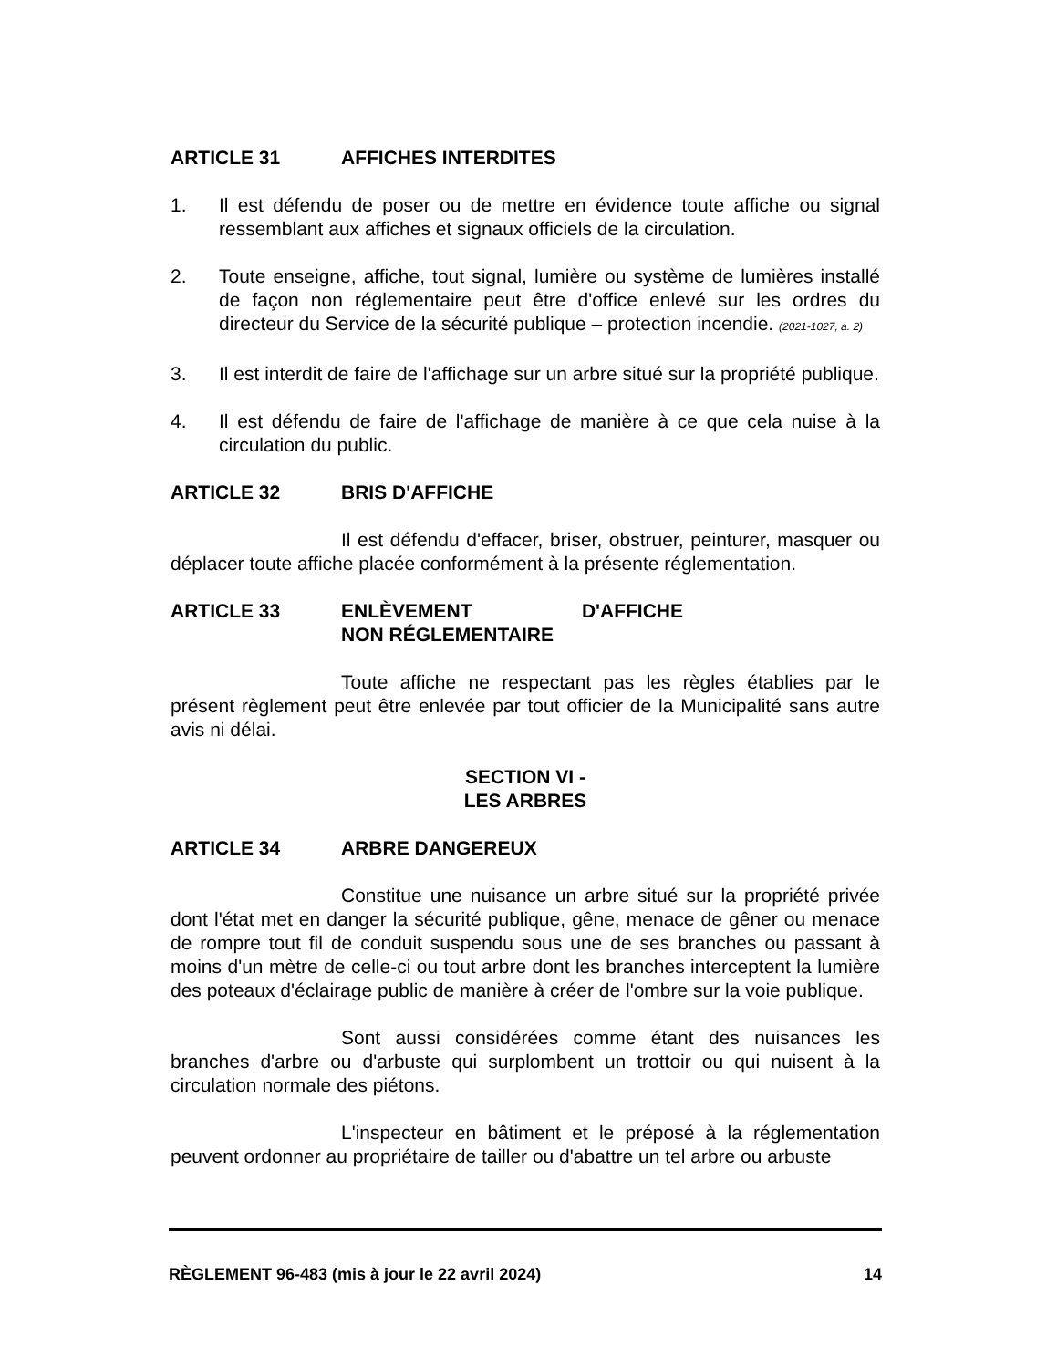ARTICLE 31 AFFICHES INTERDITES
1. Il est défendu de poser ou de mettre en évidence toute affiche ou signal ressemblant aux affiches et signaux officiels de la circulation.
2. Toute enseigne, affiche, tout signal, lumière ou système de lumières installé de façon non réglementaire peut être d'office enlevé sur les ordres du directeur du Service de la sécurité publique – protection incendie. (2021-1027, a. 2)
3. Il est interdit de faire de l'affichage sur un arbre situé sur la propriété publique.
4. Il est défendu de faire de l'affichage de manière à ce que cela nuise à la circulation du public.
ARTICLE 32 BRIS D'AFFICHE
Il est défendu d'effacer, briser, obstruer, peinturer, masquer ou déplacer toute affiche placée conformément à la présente réglementation.
ARTICLE 33 ENLÈVEMENT D'AFFICHE NON RÉGLEMENTAIRE
Toute affiche ne respectant pas les règles établies par le présent règlement peut être enlevée par tout officier de la Municipalité sans autre avis ni délai.
SECTION VI -
LES ARBRES
ARTICLE 34 ARBRE DANGEREUX
Constitue une nuisance un arbre situé sur la propriété privée dont l'état met en danger la sécurité publique, gêne, menace de gêner ou menace de rompre tout fil de conduit suspendu sous une de ses branches ou passant à moins d'un mètre de celle-ci ou tout arbre dont les branches interceptent la lumière des poteaux d'éclairage public de manière à créer de l'ombre sur la voie publique.
Sont aussi considérées comme étant des nuisances les branches d'arbre ou d'arbuste qui surplombent un trottoir ou qui nuisent à la circulation normale des piétons.
L'inspecteur en bâtiment et le préposé à la réglementation peuvent ordonner au propriétaire de tailler ou d'abattre un tel arbre ou arbuste
RÈGLEMENT 96-483 (mis à jour le 22 avril 2024) 14